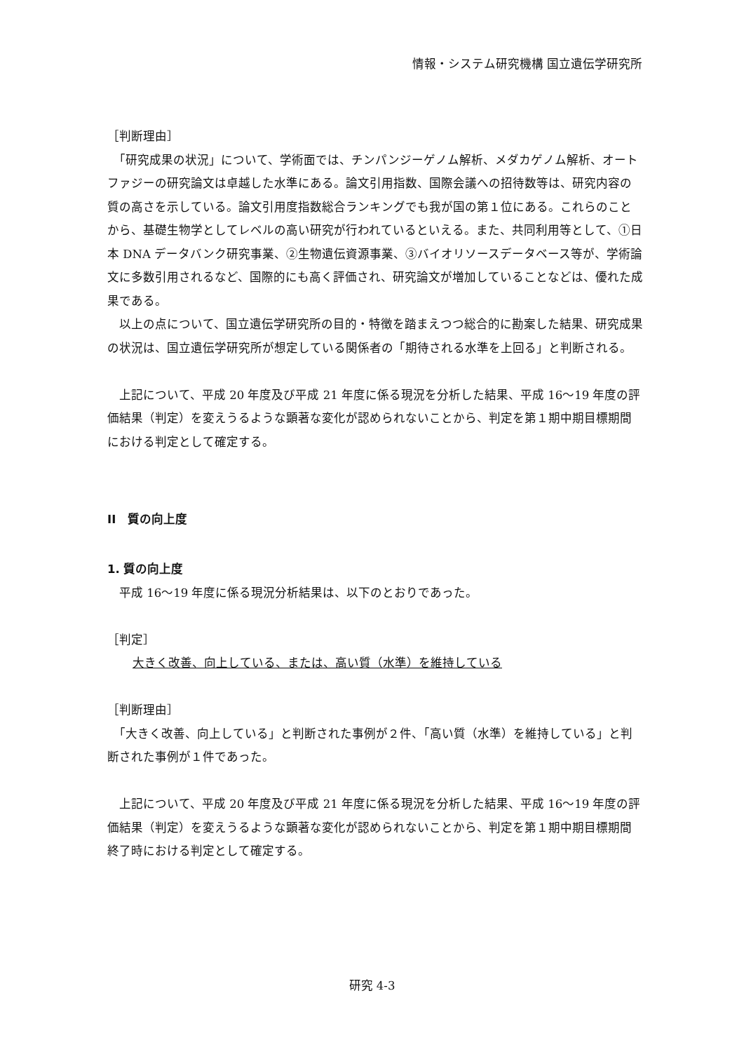情報・システム研究機構 国立遺伝学研究所
［判断理由］
　「研究成果の状況」について、学術面では、チンパンジーゲノム解析、メダカゲノム解析、オートファジーの研究論文は卓越した水準にある。論文引用指数、国際会議への招待数等は、研究内容の質の高さを示している。論文引用度指数総合ランキングでも我が国の第１位にある。これらのことから、基礎生物学としてレベルの高い研究が行われているといえる。また、共同利用等として、①日本 DNA データバンク研究事業、②生物遺伝資源事業、③バイオリソースデータベース等が、学術論文に多数引用されるなど、国際的にも高く評価され、研究論文が増加していることなどは、優れた成果である。
　以上の点について、国立遺伝学研究所の目的・特徴を踏まえつつ総合的に勘案した結果、研究成果の状況は、国立遺伝学研究所が想定している関係者の「期待される水準を上回る」と判断される。
　上記について、平成 20 年度及び平成 21 年度に係る現況を分析した結果、平成 16～19 年度の評価結果（判定）を変えうるような顕著な変化が認められないことから、判定を第１期中期目標期間における判定として確定する。
II　質の向上度
1. 質の向上度
　平成 16～19 年度に係る現況分析結果は、以下のとおりであった。
［判定］
大きく改善、向上している、または、高い質（水準）を維持している
［判断理由］
　「大きく改善、向上している」と判断された事例が２件、「高い質（水準）を維持している」と判断された事例が１件であった。
　上記について、平成 20 年度及び平成 21 年度に係る現況を分析した結果、平成 16～19 年度の評価結果（判定）を変えうるような顕著な変化が認められないことから、判定を第１期中期目標期間終了時における判定として確定する。
研究 4-3